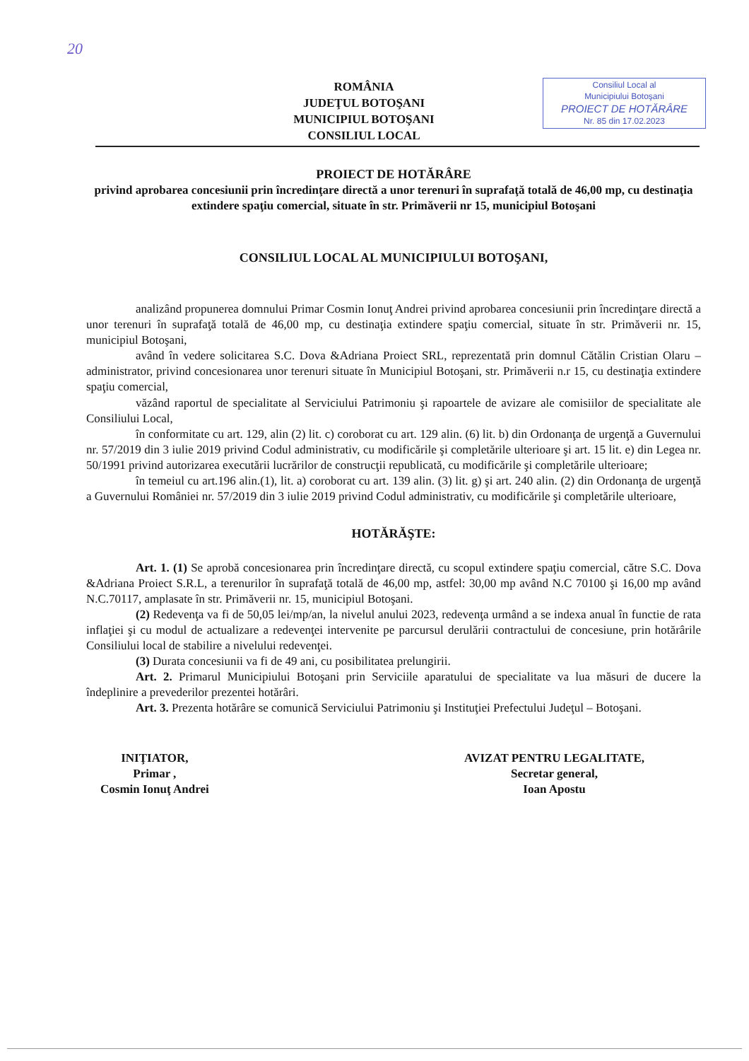20
ROMÂNIA
JUDEŢUL BOTOŞANI
MUNICIPIUL BOTOŞANI
CONSILIUL LOCAL
Consiliul Local al
Municipiului Botoşani
PROIECT DE HOTĂRÂRE
Nr. 85 din 17.02.2023
PROIECT DE HOTĂRÂRE
privind aprobarea concesiunii prin încredinţare directă a unor terenuri în suprafaţă totală de 46,00 mp, cu destinaţia extindere spaţiu comercial, situate în str. Primăverii nr 15, municipiul Botoşani
CONSILIUL LOCAL AL MUNICIPIULUI BOTOŞANI,
analizând propunerea domnului Primar Cosmin Ionuţ Andrei privind aprobarea concesiunii prin încredinţare directă a unor terenuri în suprafaţă totală de 46,00 mp, cu destinaţia extindere spaţiu comercial, situate în str. Primăverii nr. 15, municipiul Botoşani,
având în vedere solicitarea S.C. Dova &Adriana Proiect SRL, reprezentată prin domnul Cătălin Cristian Olaru – administrator, privind concesionarea unor terenuri situate în Municipiul Botoşani, str. Primăverii n.r 15, cu destinaţia extindere spaţiu comercial,
văzând raportul de specialitate al Serviciului Patrimoniu şi rapoartele de avizare ale comisiilor de specialitate ale Consiliului Local,
în conformitate cu art. 129, alin (2) lit. c) coroborat cu art. 129 alin. (6) lit. b) din Ordonanţa de urgenţă a Guvernului nr. 57/2019 din 3 iulie 2019 privind Codul administrativ, cu modificările şi completările ulterioare şi art. 15 lit. e) din Legea nr. 50/1991 privind autorizarea executării lucrărilor de construcţii republicată, cu modificările şi completările ulterioare;
în temeiul cu art.196 alin.(1), lit. a) coroborat cu art. 139 alin. (3) lit. g) şi art. 240 alin. (2) din Ordonanţa de urgenţă a Guvernului României nr. 57/2019 din 3 iulie 2019 privind Codul administrativ, cu modificările şi completările ulterioare,
HOTĂRĂŞTE:
Art. 1. (1) Se aprobă concesionarea prin încredinţare directă, cu scopul extindere spaţiu comercial, către S.C. Dova &Adriana Proiect S.R.L, a terenurilor în suprafaţă totală de 46,00 mp, astfel: 30,00 mp având N.C 70100 şi 16,00 mp având N.C.70117, amplasate în str. Primăverii nr. 15, municipiul Botoşani.
(2) Redevenţa va fi de 50,05 lei/mp/an, la nivelul anului 2023, redevenţa urmând a se indexa anual în functie de rata inflaţiei şi cu modul de actualizare a redevenţei intervenite pe parcursul derulării contractului de concesiune, prin hotărârile Consiliului local de stabilire a nivelului redevenţei.
(3) Durata concesiunii va fi de 49 ani, cu posibilitatea prelungirii.
Art. 2. Primarul Municipiului Botoşani prin Serviciile aparatului de specialitate va lua măsuri de ducere la îndeplinire a prevederilor prezentei hotărâri.
Art. 3. Prezenta hotărâre se comunică Serviciului Patrimoniu şi Instituţiei Prefectului Judeţul – Botoşani.
INIŢIATOR,
Primar ,
Cosmin Ionuţ Andrei
AVIZAT PENTRU LEGALITATE,
Secretar general,
Ioan Apostu